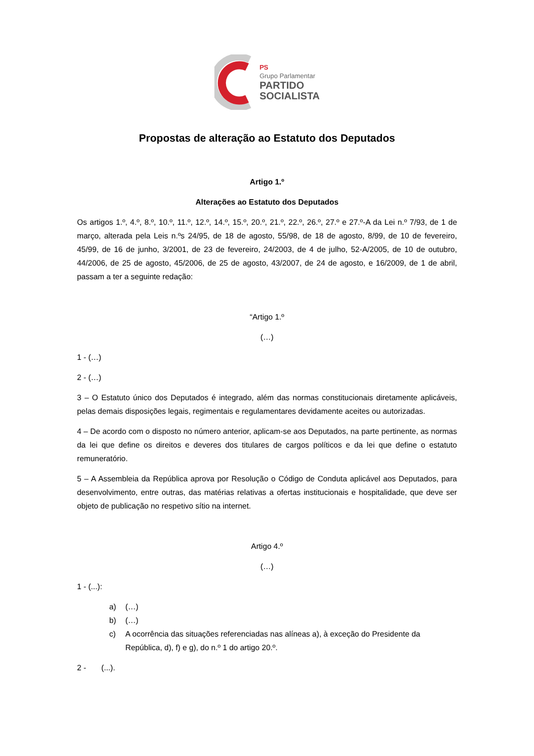PS
Grupo Parlamentar
PARTIDO
SOCIALISTA
Propostas de alteração ao Estatuto dos Deputados
Artigo 1.º
Alterações ao Estatuto dos Deputados
Os artigos 1.º, 4.º, 8.º, 10.º, 11.º, 12.º, 14.º, 15.º, 20.º, 21.º, 22.º, 26.º, 27.º e 27.º-A da Lei n.º 7/93, de 1 de março, alterada pela Leis n.ºs 24/95, de 18 de agosto, 55/98, de 18 de agosto, 8/99, de 10 de fevereiro, 45/99, de 16 de junho, 3/2001, de 23 de fevereiro, 24/2003, de 4 de julho, 52-A/2005, de 10 de outubro, 44/2006, de 25 de agosto, 45/2006, de 25 de agosto, 43/2007, de 24 de agosto, e 16/2009, de 1 de abril, passam a ter a seguinte redação:
“Artigo 1.º
(…)
1 - (…)
2 - (…)
3 – O Estatuto único dos Deputados é integrado, além das normas constitucionais diretamente aplicáveis, pelas demais disposições legais, regimentais e regulamentares devidamente aceites ou autorizadas.
4 – De acordo com o disposto no número anterior, aplicam-se aos Deputados, na parte pertinente, as normas da lei que define os direitos e deveres dos titulares de cargos políticos e da lei que define o estatuto remuneratório.
5 – A Assembleia da República aprova por Resolução o Código de Conduta aplicável aos Deputados, para desenvolvimento, entre outras, das matérias relativas a ofertas institucionais e hospitalidade, que deve ser objeto de publicação no respetivo sítio na internet.
Artigo 4.º
(…)
1 - (...):
a) (…)
b) (…)
c) A ocorrência das situações referenciadas nas alíneas a), à exceção do Presidente da República, d), f) e g), do n.º 1 do artigo 20.º.
2 - (...).